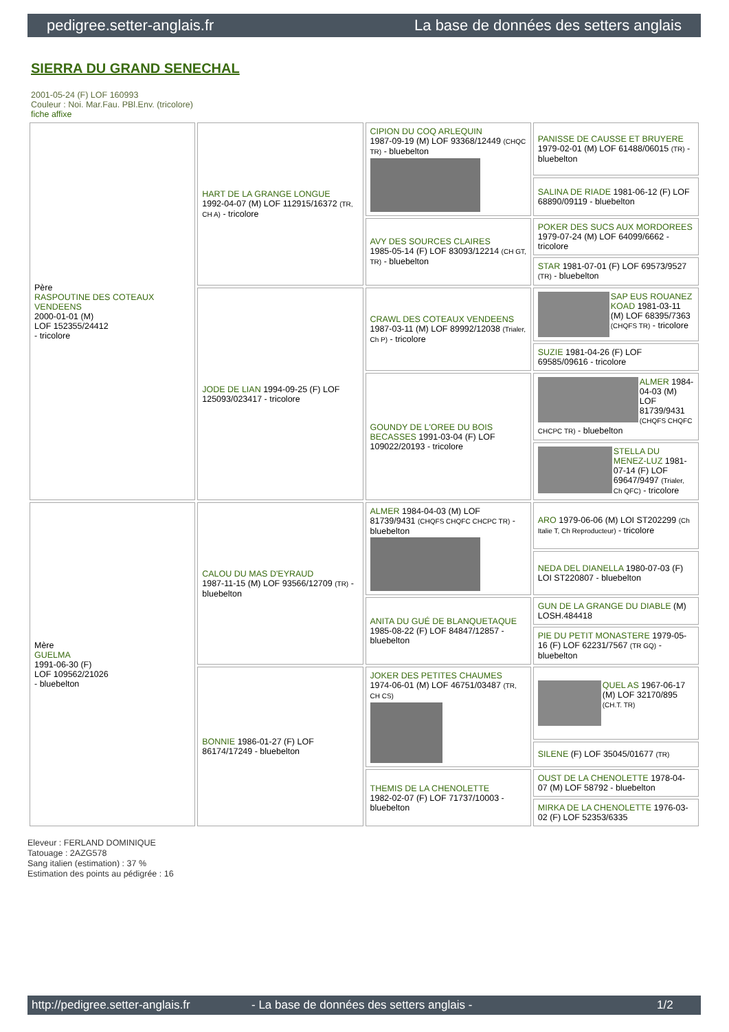pedigree.setter-anglais.fr La base de données des setters anglais
SIERRA DU GRAND SENECHAL
2001-05-24 (F) LOF 160993
Couleur : Noi. Mar.Fau. PBl.Env. (tricolore)
fiche affixe
| Père RASPOUTINE DES COTEAUX VENDEENS 2000-01-01 (M) LOF 152355/24412 - tricolore | HART DE LA GRANGE LONGUE 1992-04-07 (M) LOF 112915/16372 (TR, CH A) - tricolore | CIPION DU COQ ARLEQUIN 1987-09-19 (M) LOF 93368/12449 (CHQC TR) - bluebelton | PANISSE DE CAUSSE ET BRUYERE 1979-02-01 (M) LOF 61488/06015 (TR) - bluebelton |
| | | | SALINA DE RIADE 1981-06-12 (F) LOF 68890/09119 - bluebelton |
| | | AVY DES SOURCES CLAIRES 1985-05-14 (F) LOF 83093/12214 (CH GT, TR) - bluebelton | POKER DES SUCS AUX MORDOREES 1979-07-24 (M) LOF 64099/6662 - tricolore |
| | | | STAR 1981-07-01 (F) LOF 69573/9527 (TR) - bluebelton |
| | JODE DE LIAN 1994-09-25 (F) LOF 125093/023417 - tricolore | CRAWL DES COTEAUX VENDEENS 1987-03-11 (M) LOF 89992/12038 (Trialer, Ch P) - tricolore | SAP EUS ROUANEZ KOAD 1981-03-11 (M) LOF 68395/7363 (CHQFS TR) - tricolore |
| | | | SUZIE 1981-04-26 (F) LOF 69585/09616 - tricolore |
| | | GOUNDY DE L'OREE DU BOIS BECASSES 1991-03-04 (F) LOF 109022/20193 - tricolore | ALMER 1984-04-03 (M) LOF 81739/9431 (CHQFS CHQFC CHCPC TR) - bluebelton |
| | | | STELLA DU MENEZ-LUZ 1981-07-14 (F) LOF 69647/9497 (Trialer, Ch QFC) - tricolore |
| Mère GUELMA 1991-06-30 (F) LOF 109562/21026 - bluebelton | CALOU DU MAS D'EYRAUD 1987-11-15 (M) LOF 93566/12709 (TR) - bluebelton | ALMER 1984-04-03 (M) LOF 81739/9431 (CHQFS CHQFC CHCPC TR) - bluebelton | ARO 1979-06-06 (M) LOI ST202299 (Ch Italie T, Ch Reproducteur) - tricolore |
| | | | NEDA DEL DIANELLA 1980-07-03 (F) LOI ST220807 - bluebelton |
| | | ANITA DU GUÉ DE BLANQUETAQUE 1985-08-22 (F) LOF 84847/12857 - bluebelton | GUN DE LA GRANGE DU DIABLE (M) LOSH.484418 |
| | | | PIE DU PETIT MONASTERE 1979-05-16 (F) LOF 62231/7567 (TR GQ) - bluebelton |
| | BONNIE 1986-01-27 (F) LOF 86174/17249 - bluebelton | JOKER DES PETITES CHAUMES 1974-06-01 (M) LOF 46751/03487 (TR, CH CS) | QUEL AS 1967-06-17 (M) LOF 32170/895 (CH.T. TR) |
| | | | SILENE (F) LOF 35045/01677 (TR) |
| | | THEMIS DE LA CHENOLETTE 1982-02-07 (F) LOF 71737/10003 - bluebelton | OUST DE LA CHENOLETTE 1978-04-07 (M) LOF 58792 - bluebelton |
| | | | MIRKA DE LA CHENOLETTE 1976-03-02 (F) LOF 52353/6335 |
Eleveur : FERLAND DOMINIQUE
Tatouage : 2AZG578
Sang italien (estimation) : 37 %
Estimation des points au pédigrée : 16
http://pedigree.setter-anglais.fr - La base de données des setters anglais - 1/2